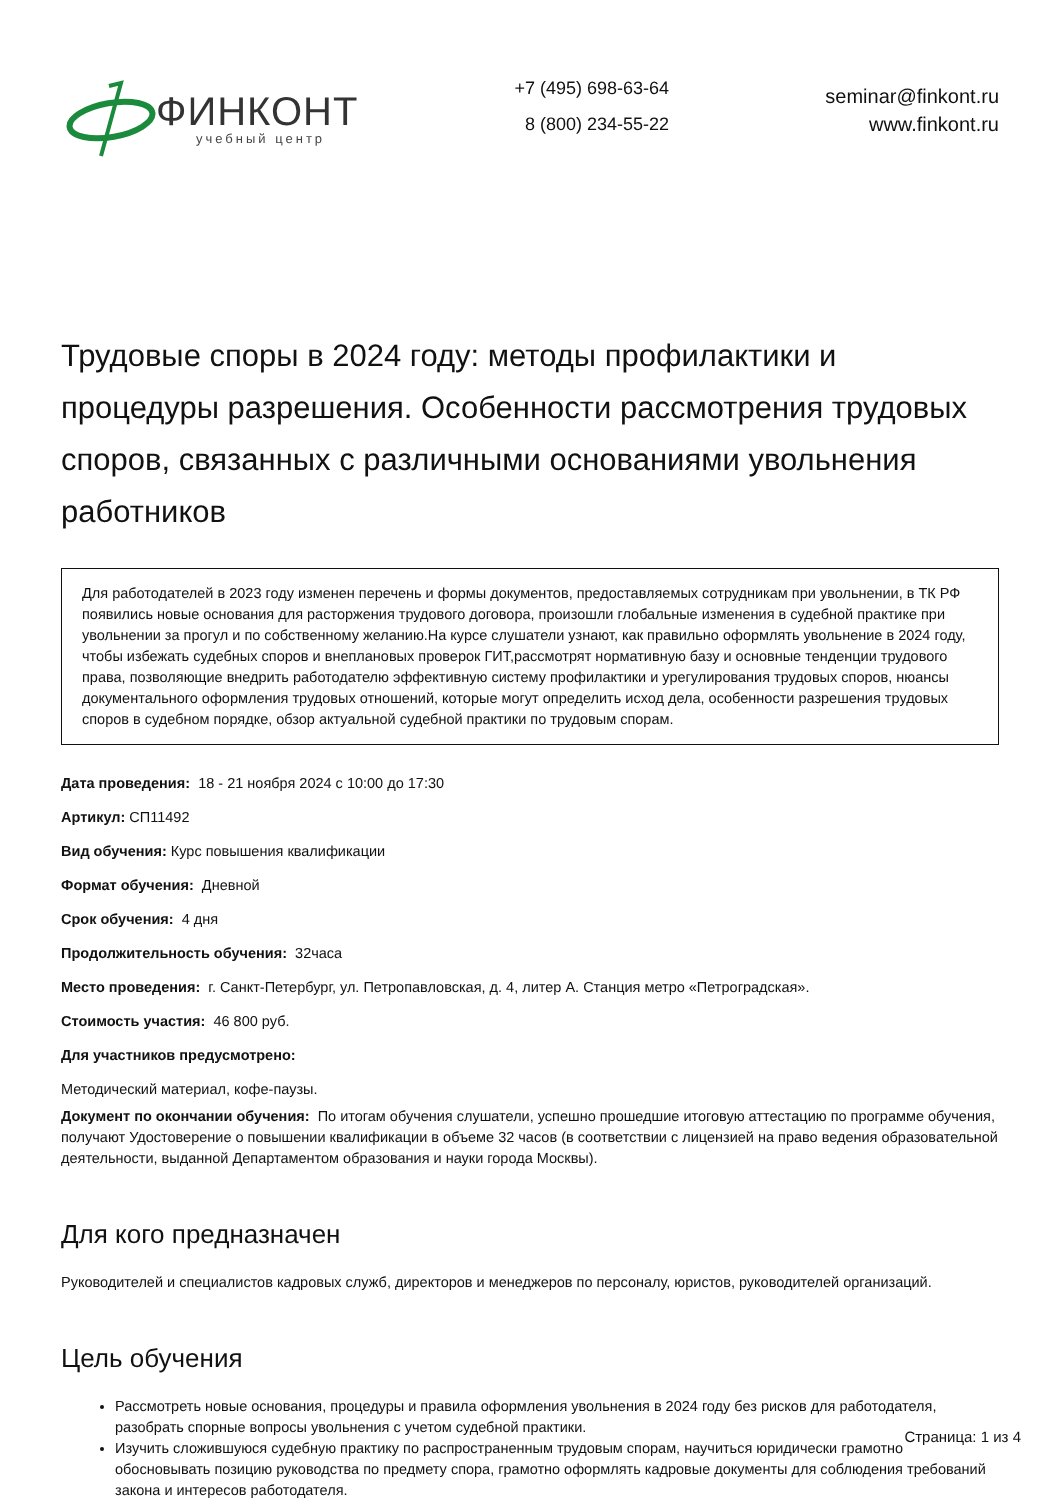ФИНКОНТ
учебный центр
+7 (495) 698-63-64
8 (800) 234-55-22
seminar@finkont.ru
www.finkont.ru
Трудовые споры в 2024 году: методы профилактики и процедуры разрешения. Особенности рассмотрения трудовых споров, связанных с различными основаниями увольнения работников
Для работодателей в 2023 году изменен перечень и формы документов, предоставляемых сотрудникам при увольнении, в ТК РФ появились новые основания для расторжения трудового договора, произошли глобальные изменения в судебной практике при увольнении за прогул и по собственному желанию.На курсе слушатели узнают, как правильно оформлять увольнение в 2024 году, чтобы избежать судебных споров и внеплановых проверок ГИТ,рассмотрят нормативную базу и основные тенденции трудового права, позволяющие внедрить работодателю эффективную систему профилактики и урегулирования трудовых споров, нюансы документального оформления трудовых отношений, которые могут определить исход дела, особенности разрешения трудовых споров в судебном порядке, обзор актуальной судебной практики по трудовым спорам.
Дата проведения: 18 - 21 ноября 2024 с 10:00 до 17:30
Артикул: СП11492
Вид обучения: Курс повышения квалификации
Формат обучения: Дневной
Срок обучения: 4 дня
Продолжительность обучения: 32часа
Место проведения: г. Санкт-Петербург, ул. Петропавловская, д. 4, литер А. Станция метро «Петроградская».
Стоимость участия: 46 800 руб.
Для участников предусмотрено:
Методический материал, кофе-паузы.
Документ по окончании обучения: По итогам обучения слушатели, успешно прошедшие итоговую аттестацию по программе обучения, получают Удостоверение о повышении квалификации в объеме 32 часов (в соответствии с лицензией на право ведения образовательной деятельности, выданной Департаментом образования и науки города Москвы).
Для кого предназначен
Руководителей и специалистов кадровых служб, директоров и менеджеров по персоналу, юристов, руководителей организаций.
Цель обучения
Рассмотреть новые основания, процедуры и правила оформления увольнения в 2024 году без рисков для работодателя, разобрать спорные вопросы увольнения с учетом судебной практики.
Изучить сложившуюся судебную практику по распространенным трудовым спорам, научиться юридически грамотно обосновывать позицию руководства по предмету спора, грамотно оформлять кадровые документы для соблюдения требований закона и интересов работодателя.
Страница: 1 из 4